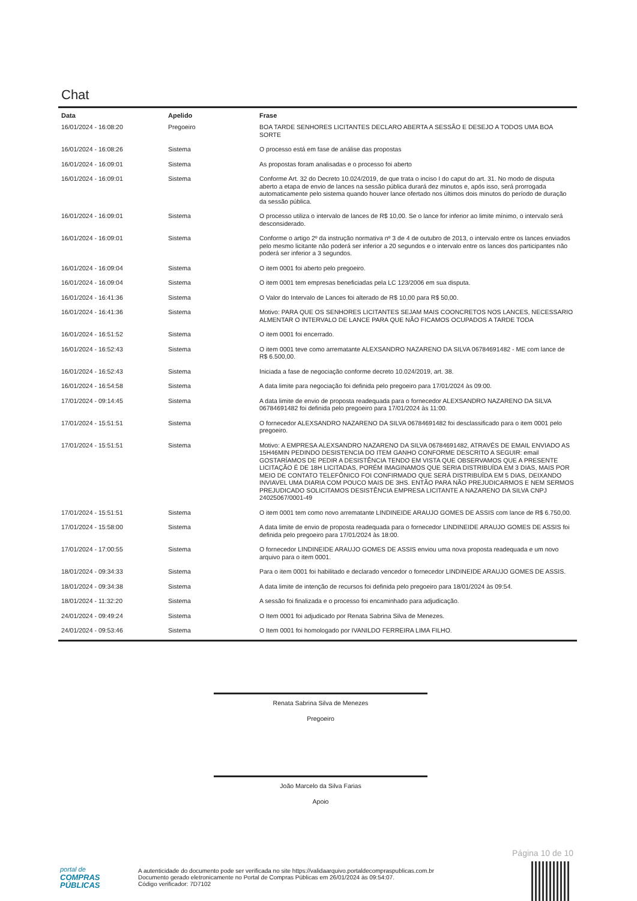Chat
| Data | Apelido | Frase |
| --- | --- | --- |
| 16/01/2024 - 16:08:20 | Pregoeiro | BOA TARDE SENHORES LICITANTES DECLARO ABERTA A SESSÃO E DESEJO A TODOS UMA BOA SORTE |
| 16/01/2024 - 16:08:26 | Sistema | O processo está em fase de análise das propostas |
| 16/01/2024 - 16:09:01 | Sistema | As propostas foram analisadas e o processo foi aberto |
| 16/01/2024 - 16:09:01 | Sistema | Conforme Art. 32 do Decreto 10.024/2019, de que trata o inciso I do caput do art. 31. No modo de disputa aberto a etapa de envio de lances na sessão pública durará dez minutos e, após isso, será prorrogada automaticamente pelo sistema quando houver lance ofertado nos últimos dois minutos do período de duração da sessão pública. |
| 16/01/2024 - 16:09:01 | Sistema | O processo utiliza o intervalo de lances de R$ 10,00. Se o lance for inferior ao limite mínimo, o intervalo será desconsiderado. |
| 16/01/2024 - 16:09:01 | Sistema | Conforme o artigo 2º da instrução normativa nº 3 de 4 de outubro de 2013, o intervalo entre os lances enviados pelo mesmo licitante não poderá ser inferior a 20 segundos e o intervalo entre os lances dos participantes não poderá ser inferior a 3 segundos. |
| 16/01/2024 - 16:09:04 | Sistema | O item 0001 foi aberto pelo pregoeiro. |
| 16/01/2024 - 16:09:04 | Sistema | O item 0001 tem empresas beneficiadas pela LC 123/2006 em sua disputa. |
| 16/01/2024 - 16:41:36 | Sistema | O Valor do Intervalo de Lances foi alterado de R$ 10,00 para R$ 50,00. |
| 16/01/2024 - 16:41:36 | Sistema | Motivo: PARA QUE OS SENHORES LICITANTES SEJAM MAIS COONCRETOS NOS LANCES, NECESSARIO ALMENTAR O INTERVALO DE LANCE PARA QUE NÃO FICAMOS OCUPADOS A TARDE TODA |
| 16/01/2024 - 16:51:52 | Sistema | O item 0001 foi encerrado. |
| 16/01/2024 - 16:52:43 | Sistema | O item 0001 teve como arrematante ALEXSANDRO NAZARENO DA SILVA 06784691482 - ME com lance de R$ 6.500,00. |
| 16/01/2024 - 16:52:43 | Sistema | Iniciada a fase de negociação conforme decreto 10.024/2019, art. 38. |
| 16/01/2024 - 16:54:58 | Sistema | A data limite para negociação foi definida pelo pregoeiro para 17/01/2024 às 09:00. |
| 17/01/2024 - 09:14:45 | Sistema | A data limite de envio de proposta readequada para o fornecedor ALEXSANDRO NAZARENO DA SILVA 06784691482 foi definida pelo pregoeiro para 17/01/2024 às 11:00. |
| 17/01/2024 - 15:51:51 | Sistema | O fornecedor ALEXSANDRO NAZARENO DA SILVA 06784691482 foi desclassificado para o item 0001 pelo pregoeiro. |
| 17/01/2024 - 15:51:51 | Sistema | Motivo: A EMPRESA ALEXSANDRO NAZARENO DA SILVA 06784691482, ATRAVÉS DE EMAIL ENVIADO AS 15H46MIN PEDINDO DESISTENCIA DO ITEM GANHO CONFORME DESCRITO A SEGUIR: email GOSTARÍAMOS DE PEDIR A DESISTÊNCIA TENDO EM VISTA QUE OBSERVAMOS QUE A PRESENTE LICITAÇÃO É DE 18H LICITADAS, PORÉM IMAGINAMOS QUE SERIA DISTRIBUÍDA EM 3 DIAS, MAIS POR MEIO DE CONTATO TELEFÔNICO FOI CONFIRMADO QUE SERÁ DISTRIBUÍDA EM 5 DIAS, DEIXANDO INVIAVEL UMA DIARIA COM POUCO MAIS DE 3HS. ENTÃO PARA NÃO PREJUDICARMOS E NEM SERMOS PREJUDICADO SOLICITAMOS DESISTÊNCIA EMPRESA LICITANTE A NAZARENO DA SILVA CNPJ 24025067/0001-49 |
| 17/01/2024 - 15:51:51 | Sistema | O item 0001 tem como novo arrematante LINDINEIDE ARAUJO GOMES DE ASSIS com lance de R$ 6.750,00. |
| 17/01/2024 - 15:58:00 | Sistema | A data limite de envio de proposta readequada para o fornecedor LINDINEIDE ARAUJO GOMES DE ASSIS foi definida pelo pregoeiro para 17/01/2024 às 18:00. |
| 17/01/2024 - 17:00:55 | Sistema | O fornecedor LINDINEIDE ARAUJO GOMES DE ASSIS enviou uma nova proposta readequada e um novo arquivo para o item 0001. |
| 18/01/2024 - 09:34:33 | Sistema | Para o item 0001 foi habilitado e declarado vencedor o fornecedor LINDINEIDE ARAUJO GOMES DE ASSIS. |
| 18/01/2024 - 09:34:38 | Sistema | A data limite de intenção de recursos foi definida pelo pregoeiro para 18/01/2024 às 09:54. |
| 18/01/2024 - 11:32:20 | Sistema | A sessão foi finalizada e o processo foi encaminhado para adjudicação. |
| 24/01/2024 - 09:49:24 | Sistema | O Item 0001 foi adjudicado por Renata Sabrina Silva de Menezes. |
| 24/01/2024 - 09:53:46 | Sistema | O Item 0001 foi homologado por IVANILDO FERREIRA LIMA FILHO. |
Renata Sabrina Silva de Menezes
Pregoeiro
João Marcelo da Silva Farias
Apoio
Página 10 de 10
portal de
COMPRAS
PÚBLICAS
A autenticidade do documento pode ser verificada no site https://validaarquivo.portaldecompraspublicas.com.br
Documento gerado eletronicamente no Portal de Compras Públicas em 26/01/2024 às 09:54:07.
Código verificador: 7D7102